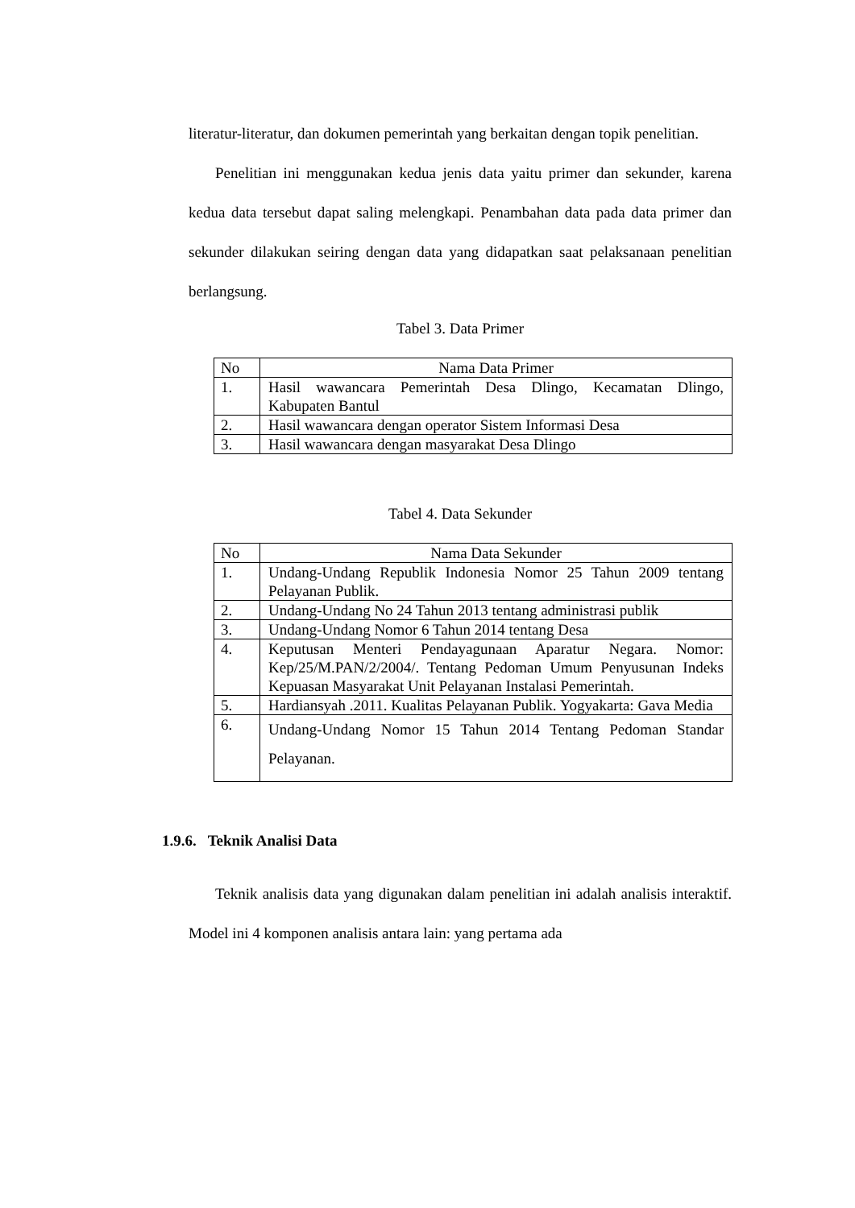literatur-literatur, dan dokumen pemerintah yang berkaitan dengan topik penelitian.
Penelitian ini menggunakan kedua jenis data yaitu primer dan sekunder, karena kedua data tersebut dapat saling melengkapi. Penambahan data pada data primer dan sekunder dilakukan seiring dengan data yang didapatkan saat pelaksanaan penelitian berlangsung.
Tabel 3. Data Primer
| No | Nama Data Primer |
| 1. | Hasil wawancara Pemerintah Desa Dlingo, Kecamatan Dlingo, Kabupaten Bantul |
| 2. | Hasil wawancara dengan operator Sistem Informasi Desa |
| 3. | Hasil wawancara dengan masyarakat Desa Dlingo |
Tabel 4. Data Sekunder
| No | Nama Data Sekunder |
| 1. | Undang-Undang Republik Indonesia Nomor 25 Tahun 2009 tentang Pelayanan Publik. |
| 2. | Undang-Undang No 24 Tahun 2013 tentang administrasi publik |
| 3. | Undang-Undang Nomor 6 Tahun 2014 tentang Desa |
| 4. | Keputusan Menteri Pendayagunaan Aparatur Negara. Nomor: Kep/25/M.PAN/2/2004/. Tentang Pedoman Umum Penyusunan Indeks Kepuasan Masyarakat Unit Pelayanan Instalasi Pemerintah. |
| 5. | Hardiansyah .2011. Kualitas Pelayanan Publik. Yogyakarta: Gava Media |
| 6. | Undang-Undang Nomor 15 Tahun 2014 Tentang Pedoman Standar Pelayanan. |
1.9.6. Teknik Analisi Data
Teknik analisis data yang digunakan dalam penelitian ini adalah analisis interaktif. Model ini 4 komponen analisis antara lain: yang pertama ada